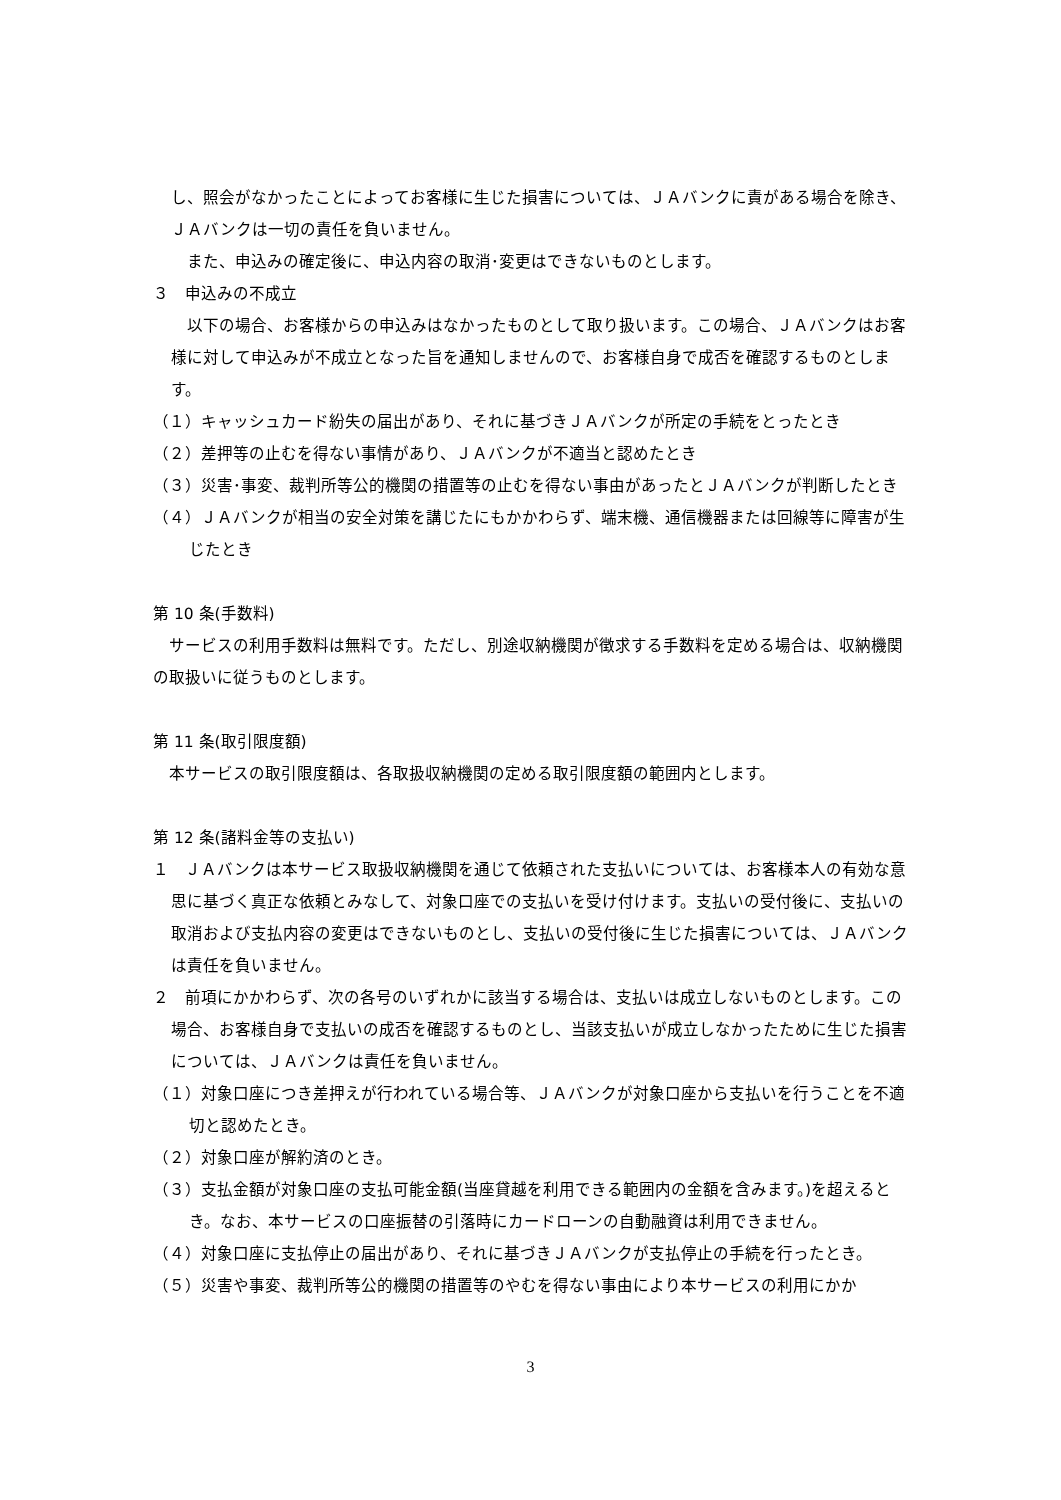し、照会がなかったことによってお客様に生じた損害については、ＪＡバンクに責がある場合を除き、ＪＡバンクは一切の責任を負いません。
　また、申込みの確定後に、申込内容の取消･変更はできないものとします。
３　申込みの不成立
　以下の場合、お客様からの申込みはなかったものとして取り扱います。この場合、ＪＡバンクはお客様に対して申込みが不成立となった旨を通知しませんので、お客様自身で成否を確認するものとします。
（１）キャッシュカード紛失の届出があり、それに基づきＪＡバンクが所定の手続をとったとき
（２）差押等の止むを得ない事情があり、ＪＡバンクが不適当と認めたとき
（３）災害･事変、裁判所等公的機関の措置等の止むを得ない事由があったとＪＡバンクが判断したとき
（４）ＪＡバンクが相当の安全対策を講じたにもかかわらず、端末機、通信機器または回線等に障害が生じたとき
第 10 条(手数料)
　サービスの利用手数料は無料です。ただし、別途収納機関が徴求する手数料を定める場合は、収納機関の取扱いに従うものとします。
第 11 条(取引限度額)
　本サービスの取引限度額は、各取扱収納機関の定める取引限度額の範囲内とします。
第 12 条(諸料金等の支払い)
１　ＪＡバンクは本サービス取扱収納機関を通じて依頼された支払いについては、お客様本人の有効な意思に基づく真正な依頼とみなして、対象口座での支払いを受け付けます。支払いの受付後に、支払いの取消および支払内容の変更はできないものとし、支払いの受付後に生じた損害については、ＪＡバンクは責任を負いません。
２　前項にかかわらず、次の各号のいずれかに該当する場合は、支払いは成立しないものとします。この場合、お客様自身で支払いの成否を確認するものとし、当該支払いが成立しなかったために生じた損害については、ＪＡバンクは責任を負いません。
（１）対象口座につき差押えが行われている場合等、ＪＡバンクが対象口座から支払いを行うことを不適切と認めたとき。
（２）対象口座が解約済のとき。
（３）支払金額が対象口座の支払可能金額(当座貸越を利用できる範囲内の金額を含みます。)を超えるとき。なお、本サービスの口座振替の引落時にカードローンの自動融資は利用できません。
（４）対象口座に支払停止の届出があり、それに基づきＪＡバンクが支払停止の手続を行ったとき。
（５）災害や事変、裁判所等公的機関の措置等のやむを得ない事由により本サービスの利用にかか
3